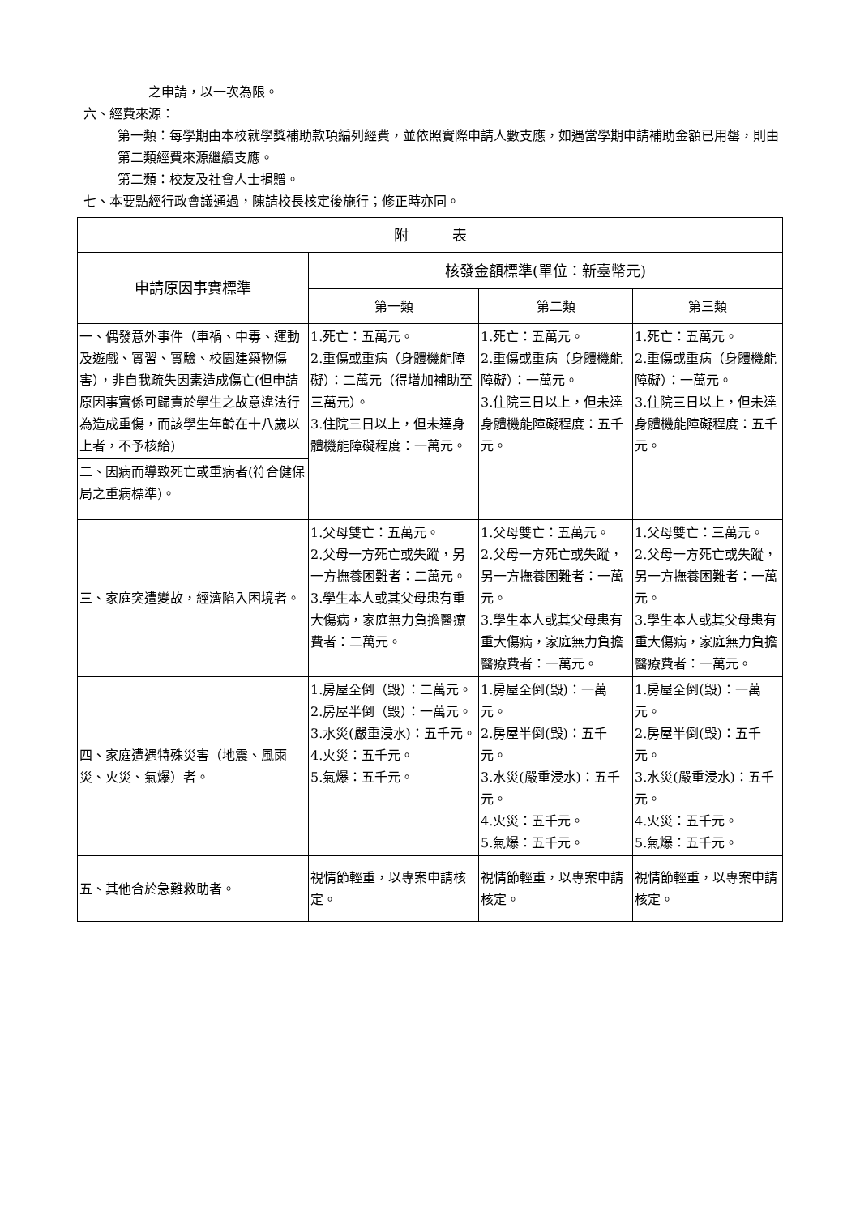之申請，以一次為限。
六、經費來源：
第一類：每學期由本校就學獎補助款項編列經費，並依照實際申請人數支應，如遇當學期申請補助金額已用罄，則由第二類經費來源繼續支應。
第二類：校友及社會人士捐贈。
七、本要點經行政會議通過，陳請校長核定後施行；修正時亦同。
| 附 表 | | | |
| --- | --- | --- | --- |
| 申請原因事實標準 | 核發金額標準(單位：新臺幣元) | | |
| | 第一類 | 第二類 | 第三類 |
| 一、偶發意外事件（車禍、中毒、運動及遊戲、實習、實驗、校園建築物傷害），非自我疏失因素造成傷亡(但申請原因事實係可歸責於學生之故意違法行為造成重傷，而該學生年齡在十八歲以上者，不予核給) | 1.死亡：五萬元。 2.重傷或重病（身體機能障礙）：二萬元（得增加補助至三萬元）。 3.住院三日以上，但未達身體機能障礙程度：一萬元。 | 1.死亡：五萬元。 2.重傷或重病（身體機能障礙）：一萬元。 3.住院三日以上，但未達身體機能障礙程度：五千元。 | 1.死亡：五萬元。 2.重傷或重病（身體機能障礙）：一萬元。 3.住院三日以上，但未達身體機能障礙程度：五千元。 |
| 二、因病而導致死亡或重病者(符合健保局之重病標準)。 | | | |
| 三、家庭突遭變故，經濟陷入困境者。 | 1.父母雙亡：五萬元。 2.父母一方死亡或失蹤，另一方撫養困難者：二萬元。 3.學生本人或其父母患有重大傷病，家庭無力負擔醫療費者：二萬元。 | 1.父母雙亡：五萬元。 2.父母一方死亡或失蹤，另一方撫養困難者：一萬元。 3.學生本人或其父母患有重大傷病，家庭無力負擔醫療費者：一萬元。 | 1.父母雙亡：三萬元。 2.父母一方死亡或失蹤，另一方撫養困難者：一萬元。 3.學生本人或其父母患有重大傷病，家庭無力負擔醫療費者：一萬元。 |
| 四、家庭遭遇特殊災害（地震、風雨災、火災、氣爆）者。 | 1.房屋全倒（毀）：二萬元。 2.房屋半倒（毀）：一萬元。 3.水災(嚴重浸水)：五千元。 4.火災：五千元。 5.氣爆：五千元。 | 1.房屋全倒(毀)：一萬元。 2.房屋半倒(毀)：五千元。 3.水災(嚴重浸水)：五千元。 4.火災：五千元。 5.氣爆：五千元。 | 1.房屋全倒(毀)：一萬元。 2.房屋半倒(毀)：五千元。 3.水災(嚴重浸水)：五千元。 4.火災：五千元。 5.氣爆：五千元。 |
| 五、其他合於急難救助者。 | 視情節輕重，以專案申請核定。 | 視情節輕重，以專案申請核定。 | 視情節輕重，以專案申請核定。 |